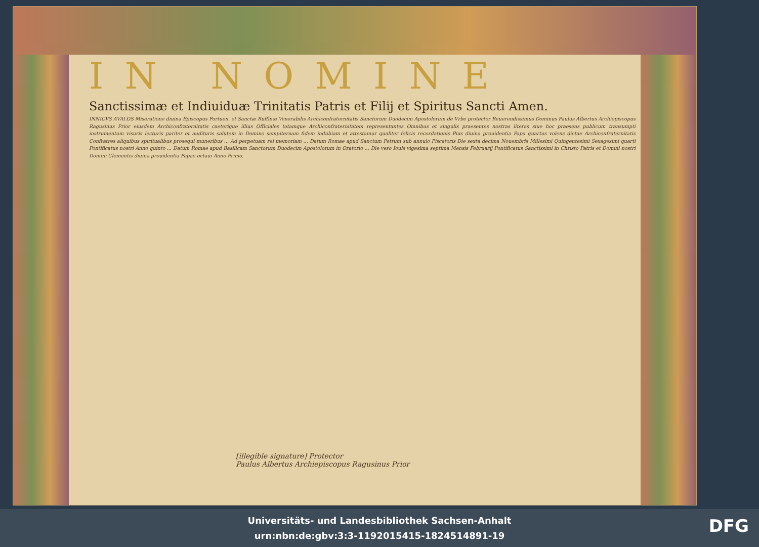IN NOMINE
Sanctissimæ et Indiuiduæ Trinitatis Patris et Filij et Spiritus Sancti Amen.
INNICVS AVALOS Miseratione diuina Episcopus Portuen. et Sanctæ Ruffinæ Venerabilis Archiconfraternitatis Sanctorum Duodecim Apostolorum de Vrbe protector Reuerendissimus Dominus Paulus Albertus Archiepiscopus Ragusinus Prior eiusdem Archiconfraternitatis caeterique illius Officiales totamque Archiconfraternitatem representantes Omnibus et singulis praesentes nostras literas siue hoc praesens publicum transumpti instrumentum visuris lecturis pariter et audituris salutem in Domino sempiternam fidem indubiam et attestamur qualiter felicis recordationis Pius diuina prouidentia Papa quartus volens dictae Archiconfraternitatis Confratres aliquibus spiritualibus prosequi muneribus ... Ad perpetuam rei memoriam ... Datum Romae apud Sanctum Petrum sub annulo Piscatoris Die sexta decima Nouembris Millesimi Quingentesimi Sexagesimi quarti Pontificatus nostri Anno quinto ... Datum Romae apud Basilicam Sanctorum Duodecim Apostolorum in Oratorio ... Die vero Iouis vigesima septima Mensis Februarij Pontificatus Sanctissimi in Christo Patris et Domini nostri Domini Clementis diuina prouidentia Papae octaui Anno Primo.
[illegible signature] Protector
Paulus Albertus Archiepiscopus Ragusinus Prior
Universitäts- und Landesbibliothek Sachsen-Anhalt
urn:nbn:de:gbv:3:3-1192015415-1824514891-19
DFG